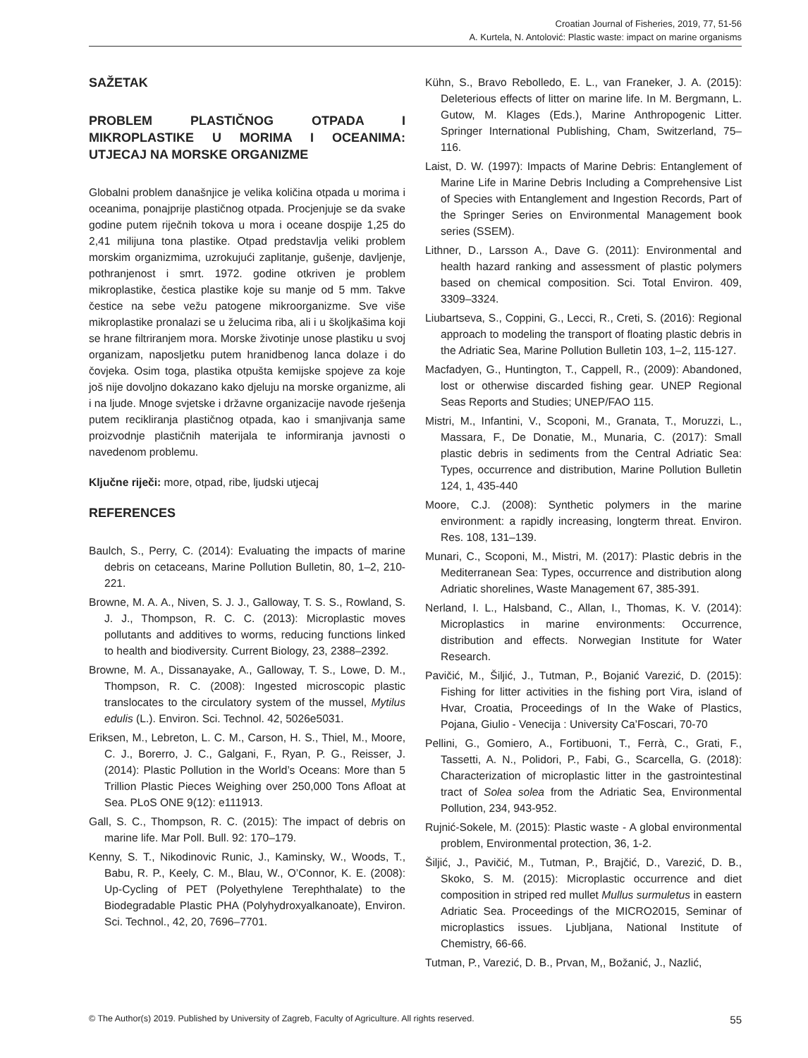Croatian Journal of Fisheries, 2019, 77, 51-56
A. Kurtela, N. Antolović: Plastic waste: impact on marine organisms
SAŽETAK
PROBLEM PLASTIČNOG OTPADA I MIKROPLASTIKE U MORIMA I OCEANIMA: UTJECAJ NA MORSKE ORGANIZME
Globalni problem današnjice je velika količina otpada u morima i oceanima, ponajprije plastičnog otpada. Procjenjuje se da svake godine putem riječnih tokova u mora i oceane dospije 1,25 do 2,41 milijuna tona plastike. Otpad predstavlja veliki problem morskim organizmima, uzrokujući zaplitanje, gušenje, davljenje, pothranjenost i smrt. 1972. godine otkriven je problem mikroplastike, čestica plastike koje su manje od 5 mm. Takve čestice na sebe vežu patogene mikroorganizme. Sve više mikroplastike pronalazi se u želucima riba, ali i u školjkašima koji se hrane filtriranjem mora. Morske životinje unose plastiku u svoj organizam, naposljetku putem hranidbenog lanca dolaze i do čovjeka. Osim toga, plastika otpušta kemijske spojeve za koje još nije dovoljno dokazano kako djeluju na morske organizme, ali i na ljude. Mnoge svjetske i državne organizacije navode rješenja putem recikliranja plastičnog otpada, kao i smanjivanja same proizvodnje plastičnih materijala te informiranja javnosti o navedenom problemu.
Ključne riječi: more, otpad, ribe, ljudski utjecaj
REFERENCES
Baulch, S., Perry, C. (2014): Evaluating the impacts of marine debris on cetaceans, Marine Pollution Bulletin, 80, 1–2, 210-221.
Browne, M. A. A., Niven, S. J. J., Galloway, T. S. S., Rowland, S. J. J., Thompson, R. C. C. (2013): Microplastic moves pollutants and additives to worms, reducing functions linked to health and biodiversity. Current Biology, 23, 2388–2392.
Browne, M. A., Dissanayake, A., Galloway, T. S., Lowe, D. M., Thompson, R. C. (2008): Ingested microscopic plastic translocates to the circulatory system of the mussel, Mytilus edulis (L.). Environ. Sci. Technol. 42, 5026e5031.
Eriksen, M., Lebreton, L. C. M., Carson, H. S., Thiel, M., Moore, C. J., Borerro, J. C., Galgani, F., Ryan, P. G., Reisser, J. (2014): Plastic Pollution in the World’s Oceans: More than 5 Trillion Plastic Pieces Weighing over 250,000 Tons Afloat at Sea. PLoS ONE 9(12): e111913.
Gall, S. C., Thompson, R. C. (2015): The impact of debris on marine life. Mar Poll. Bull. 92: 170–179.
Kenny, S. T., Nikodinovic Runic, J., Kaminsky, W., Woods, T., Babu, R. P., Keely, C. M., Blau, W., O’Connor, K. E. (2008): Up-Cycling of PET (Polyethylene Terephthalate) to the Biodegradable Plastic PHA (Polyhydroxyalkanoate), Environ. Sci. Technol., 42, 20, 7696–7701.
Kühn, S., Bravo Rebolledo, E. L., van Franeker, J. A. (2015): Deleterious effects of litter on marine life. In M. Bergmann, L. Gutow, M. Klages (Eds.), Marine Anthropogenic Litter. Springer International Publishing, Cham, Switzerland, 75–116.
Laist, D. W. (1997): Impacts of Marine Debris: Entanglement of Marine Life in Marine Debris Including a Comprehensive List of Species with Entanglement and Ingestion Records, Part of the Springer Series on Environmental Management book series (SSEM).
Lithner, D., Larsson A., Dave G. (2011): Environmental and health hazard ranking and assessment of plastic polymers based on chemical composition. Sci. Total Environ. 409, 3309–3324.
Liubartseva, S., Coppini, G., Lecci, R., Creti, S. (2016): Regional approach to modeling the transport of floating plastic debris in the Adriatic Sea, Marine Pollution Bulletin 103, 1–2, 115-127.
Macfadyen, G., Huntington, T., Cappell, R., (2009): Abandoned, lost or otherwise discarded fishing gear. UNEP Regional Seas Reports and Studies; UNEP/FAO 115.
Mistri, M., Infantini, V., Scoponi, M., Granata, T., Moruzzi, L., Massara, F., De Donatie, M., Munaria, C. (2017): Small plastic debris in sediments from the Central Adriatic Sea: Types, occurrence and distribution, Marine Pollution Bulletin 124, 1, 435-440
Moore, C.J. (2008): Synthetic polymers in the marine environment: a rapidly increasing, longterm threat. Environ. Res. 108, 131–139.
Munari, C., Scoponi, M., Mistri, M. (2017): Plastic debris in the Mediterranean Sea: Types, occurrence and distribution along Adriatic shorelines, Waste Management 67, 385-391.
Nerland, I. L., Halsband, C., Allan, I., Thomas, K. V. (2014): Microplastics in marine environments: Occurrence, distribution and effects. Norwegian Institute for Water Research.
Pavičić, M., Šiljić, J., Tutman, P., Bojanić Varezić, D. (2015): Fishing for litter activities in the fishing port Vira, island of Hvar, Croatia, Proceedings of In the Wake of Plastics, Pojana, Giulio - Venecija : University Ca’Foscari, 70-70
Pellini, G., Gomiero, A., Fortibuoni, T., Ferrà, C., Grati, F., Tassetti, A. N., Polidori, P., Fabi, G., Scarcella, G. (2018): Characterization of microplastic litter in the gastrointestinal tract of Solea solea from the Adriatic Sea, Environmental Pollution, 234, 943-952.
Rujnić-Sokele, M. (2015): Plastic waste - A global environmental problem, Environmental protection, 36, 1-2.
Šiljić, J., Pavičić, M., Tutman, P., Brajčić, D., Varezić, D. B., Skoko, S. M. (2015): Microplastic occurrence and diet composition in striped red mullet Mullus surmuletus in eastern Adriatic Sea. Proceedings of the MICRO2015, Seminar of microplastics issues. Ljubljana, National Institute of Chemistry, 66-66.
Tutman, P., Varezić, D. B., Prvan, M,, Božanić, J., Nazlić,
© The Author(s) 2019. Published by University of Zagreb, Faculty of Agriculture. All rights reserved. 55